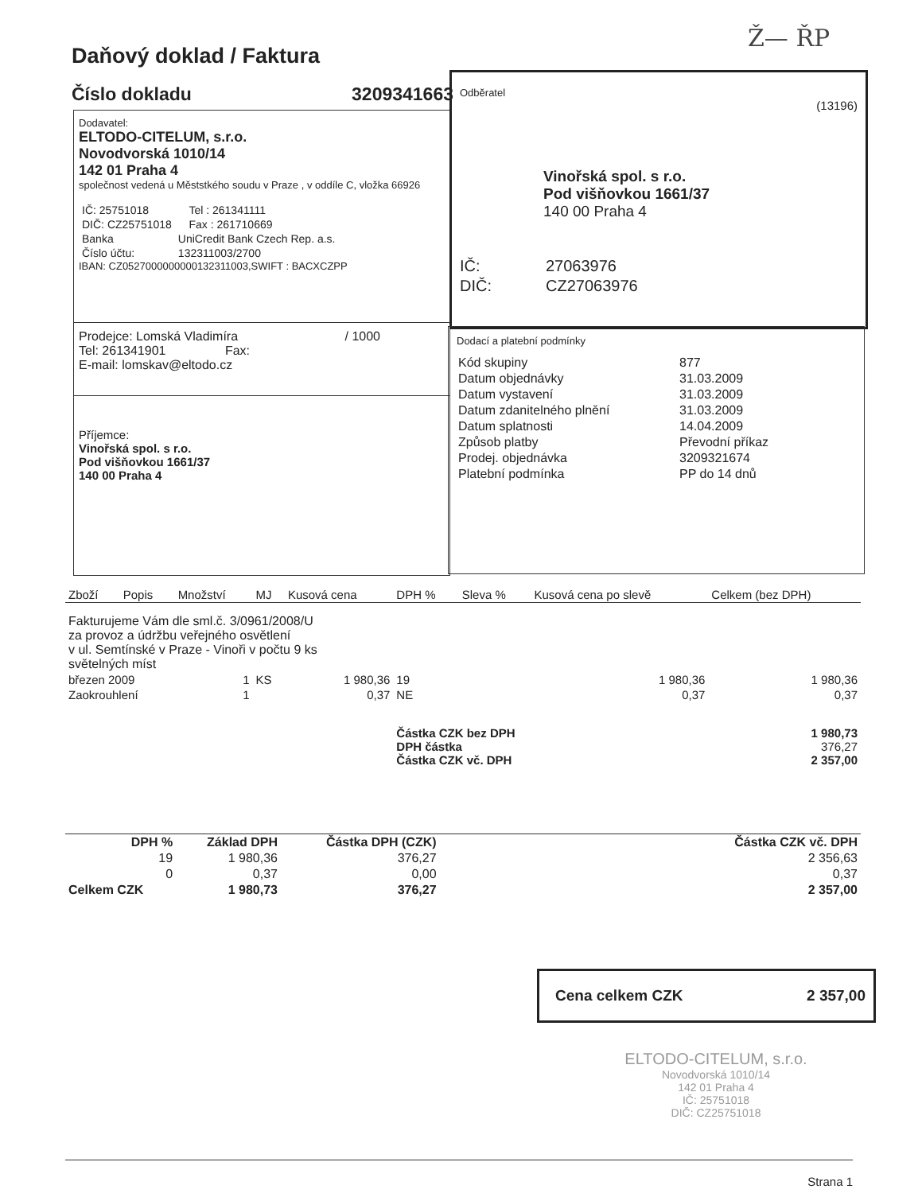Ž— ŘP
Daňový doklad / Faktura
Číslo dokladu 3209341663
Dodavatel:
ELTODO-CITELUM, s.r.o.
Novodvorská 1010/14
142 01 Praha 4
společnost vedená u Měststkého soudu v Praze , v oddíle C, vložka 66926
| IČ: 25751018 | | Tel : 261341111 |
| DIČ: CZ25751018 | | Fax : 261710669 |
| Banka | UniCredit Bank Czech Rep. a.s. | |
| Číslo účtu: | 132311003/2700 | |
IBAN: CZ0527000000000132311003,SWIFT : BACXCZPP
Prodejce: Lomská Vladimíra / 1000
Tel: 261341901 Fax:
E-mail: lomskav@eltodo.cz
Příjemce:
Vinořská spol. s r.o.
Pod višňovkou 1661/37
140 00 Praha 4
Odběratel
(13196)
Vinořská spol. s r.o.
Pod višňovkou 1661/37
140 00 Praha 4
| IČ: | 27063976 |
| DIČ: | CZ27063976 |
Dodací a platební podmínky
| Kód skupiny | 877 |
| Datum objednávky | 31.03.2009 |
| Datum vystavení | 31.03.2009 |
| Datum zdanitelného plnění | 31.03.2009 |
| Datum splatnosti | 14.04.2009 |
| Způsob platby | Převodní příkaz |
| Prodej. objednávka | 3209321674 |
| Platební podmínka | PP do 14 dnů |
| Zboží | Popis | Množství | MJ | Kusová cena | DPH % | Sleva % | Kusová cena po slevě | Celkem (bez DPH) |
| --- | --- | --- | --- | --- | --- | --- | --- | --- |
| Fakturujeme Vám dle sml.č. 3/0961/2008/U za provoz a údržbu veřejného osvětlení v ul. Semtínské v Praze - Vinoři v počtu 9 ks světelných míst | | | | | | | | |
| březen 2009 | | 1 | KS | 1 980,36 | 19 | | 1 980,36 | 1 980,36 |
| Zaokrouhlení | | 1 | | 0,37 | NE | | 0,37 | 0,37 |
| | | | | | Částka CZK bez DPH DPH částka Částka CZK vč. DPH | | | 1 980,73 376,27 2 357,00 |
| DPH % | Základ DPH | Částka DPH (CZK) | | Částka CZK vč. DPH |
| 19 | 1 980,36 | 376,27 | | 2 356,63 |
| 0 | 0,37 | 0,00 | | 0,37 |
| Celkem CZK | 1 980,73 | 376,27 | | 2 357,00 |
Cena celkem CZK 2 357,00
ELTODO-CITELUM, s.r.o.
Novodvorská 1010/14
142 01 Praha 4
IČ: 25751018
DIČ: CZ25751018
Strana 1